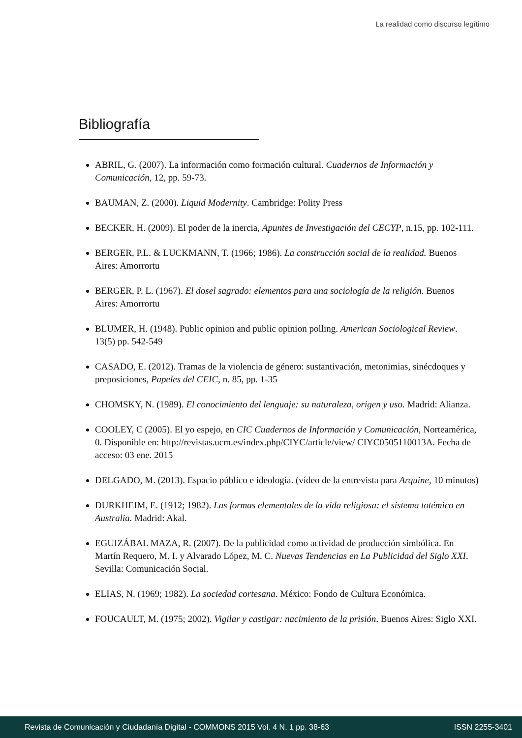La realidad como discurso legítimo
Bibliografía
ABRIL, G. (2007). La información como formación cultural. Cuadernos de Información y Comunicación, 12, pp. 59-73.
BAUMAN, Z. (2000). Liquid Modernity. Cambridge: Polity Press
BECKER, H. (2009). El poder de la inercia, Apuntes de Investigación del CECYP, n.15, pp. 102-111.
BERGER, P.L. & LUCKMANN, T. (1966; 1986). La construcción social de la realidad. Buenos Aires: Amorrortu
BERGER, P. L. (1967). El dosel sagrado: elementos para una sociología de la religión. Buenos Aires: Amorrortu
BLUMER, H. (1948). Public opinion and public opinion polling. American Sociological Review. 13(5) pp. 542-549
CASADO, E. (2012). Tramas de la violencia de género: sustantivación, metonimias, sinécdoques y preposiciones, Papeles del CEIC, n. 85, pp. 1-35
CHOMSKY, N. (1989). El conocimiento del lenguaje: su naturaleza, origen y uso. Madrid: Alianza.
COOLEY, C (2005). El yo espejo, en CIC Cuadernos de Información y Comunicación, Norteamérica, 0. Disponible en: http://revistas.ucm.es/index.php/CIYC/article/view/ CIYC0505110013A. Fecha de acceso: 03 ene. 2015
DELGADO, M. (2013). Espacio público e ideología. (vídeo de la entrevista para Arquine, 10 minutos)
DURKHEIM, E. (1912; 1982). Las formas elementales de la vida religiosa: el sistema totémico en Australia. Madrid: Akal.
EGUIZÁBAL MAZA, R. (2007). De la publicidad como actividad de producción simbólica. En Martín Requero, M. I. y Alvarado López, M. C. Nuevas Tendencias en La Publicidad del Siglo XXI. Sevilla: Comunicación Social.
ELIAS, N. (1969; 1982). La sociedad cortesana. México: Fondo de Cultura Económica.
FOUCAULT, M. (1975; 2002). Vigilar y castigar: nacimiento de la prisión. Buenos Aires: Siglo XXI.
Revista de Comunicación y Ciudadanía Digital - COMMONS 2015 Vol. 4 N. 1 pp. 38-63 ISSN 2255-3401